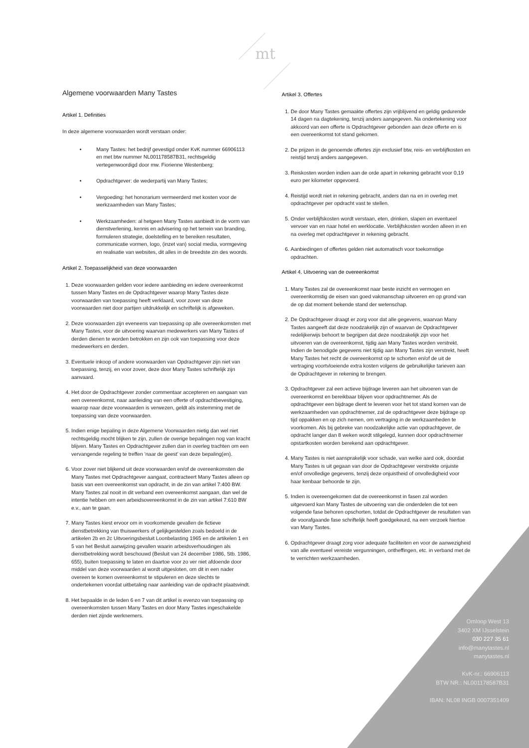mt
Algemene voorwaarden Many Tastes
Artikel 1. Definities
In deze algemene voorwaarden wordt verstaan onder:
Many Tastes: het bedrijf gevestigd onder KvK nummer 66906113 en met btw nummer NL001178587B31, rechtsgeldig vertegenwoordigd door mw. Fiorienne Westenberg;
Opdrachtgever: de wederpartij van Many Tastes;
Vergoeding: het honorarium vermeerderd met kosten voor de werkzaamheden van Many Tastes;
Werkzaamheden: al hetgeen Many Tastes aanbiedt in de vorm van dienstverlening, kennis en advisering op het terrein van branding, formuleren strategie, doelstelling en te bereiken resultaten, communicatie vormen, logo, (inzet van) social media, vormgeving en realisatie van websites, dit alles in de breedste zin des woords.
Artikel 2. Toepasselijkheid van deze voorwaarden
1. Deze voorwaarden gelden voor iedere aanbieding en iedere overeenkomst tussen Many Tastes en de Opdrachtgever waarop Many Tastes deze voorwaarden van toepassing heeft verklaard, voor zover van deze voorwaarden niet door partijen uitdrukkelijk en schriftelijk is afgeweken.
2. Deze voorwaarden zijn eveneens van toepassing op alle overeenkomsten met Many Tastes, voor de uitvoering waarvan medewerkers van Many Tastes of derden dienen te worden betrokken en zijn ook van toepassing voor deze medewerkers en derden.
3. Eventuele inkoop of andere voorwaarden van Opdrachtgever zijn niet van toepassing, tenzij, en voor zover, deze door Many Tastes schriftelijk zijn aanvaard.
4. Het door de Opdrachtgever zonder commentaar accepteren en aangaan van een overeenkomst, naar aanleiding van een offerte of opdrachtbevestiging, waarop naar deze voorwaarden is verwezen, geldt als instemming met de toepassing van deze voorwaarden.
5. Indien enige bepaling in deze Algemene Voorwaarden nietig dan wel niet rechtsgeldig mocht blijken te zijn, zullen de overige bepalingen nog van kracht blijven. Many Tastes en Opdrachtgever zullen dan in overleg trachten om een vervangende regeling te treffen ’naar de geest’ van deze bepaling(en).
6. Voor zover niet blijkend uit deze voorwaarden en/of de overeenkomsten die Many Tastes met Opdrachtgever aangaat, contracteert Many Tastes alleen op basis van een overeenkomst van opdracht, in de zin van artikel 7:400 BW. Many Tastes zal nooit in dit verband een overeenkomst aangaan, dan wel de intentie hebben om een arbeidsovereenkomst in de zin van artikel 7:610 BW e.v., aan te gaan.
7. Many Tastes kiest ervoor om in voorkomende gevallen de fictieve dienstbetrekking van thuiswerkers of gelijkgestelden zoals bedoeld in de artikelen 2b en 2c Uitvoeringsbesluit Loonbelasting 1965 en de artikelen 1 en 5 van het Besluit aanwijzing gevallen waarin arbeidsverhoudingen als dienstbetrekking wordt beschouwd (Besluit van 24 december 1986, Stb. 1986, 655), buiten toepassing te laten en daartoe voor zo ver niet afdoende door middel van deze voorwaarden al wordt uitgesloten, om dit in een nader overeen te komen overeenkomst te stipuleren en deze slechts te ondertekenen voordat uitbetaling naar aanleiding van de opdracht plaatsvindt.
8. Het bepaalde in de leden 6 en 7 van dit artikel is evenzo van toepassing op overeenkomsten tussen Many Tastes en door Many Tastes ingeschakelde derden niet zijnde werknemers.
Artikel 3. Offertes
1. De door Many Tastes gemaakte offertes zijn vrijblijvend en geldig gedurende 14 dagen na dagtekening, tenzij anders aangegeven. Na ondertekening voor akkoord van een offerte is Opdrachtgever gebonden aan deze offerte en is een overeenkomst tot stand gekomen.
2. De prijzen in de genoemde offertes zijn exclusief btw, reis- en verblijfkosten en reistijd tenzij anders aangegeven.
3. Reiskosten worden indien aan de orde apart in rekening gebracht voor 0,19 euro per kilometer opgevoerd.
4. Reistijd wordt niet in rekening gebracht, anders dan na en in overleg met opdrachtgever per opdracht vast te stellen.
5. Onder verblijfskosten wordt verstaan, eten, drinken, slapen en eventueel vervoer van en naar hotel en werklocatie. Verblijfskosten worden alleen in en na overleg met opdrachtgever in rekening gebracht.
6. Aanbiedingen of offertes gelden niet automatisch voor toekomstige opdrachten.
Artikel 4. Uitvoering van de overeenkomst
1. Many Tastes zal de overeenkomst naar beste inzicht en vermogen en overeenkomstig de eisen van goed vakmanschap uitvoeren en op grond van de op dat moment bekende stand der wetenschap.
2. De Opdrachtgever draagt er zorg voor dat alle gegevens, waarvan Many Tastes aangeeft dat deze noodzakelijk zijn of waarvan de Opdrachtgever redelijkerwijs behoort te begrijpen dat deze noodzakelijk zijn voor het uitvoeren van de overeenkomst, tijdig aan Many Tastes worden verstrekt. Indien de benodigde gegevens niet tijdig aan Many Tastes zijn verstrekt, heeft Many Tastes het recht de overeenkomst op te schorten en/of de uit de vertraging voortvloeiende extra kosten volgens de gebruikelijke tarieven aan de Opdrachtgever in rekening te brengen.
3. Opdrachtgever zal een actieve bijdrage leveren aan het uitvoeren van de overeenkomst en bereikbaar blijven voor opdrachtnemer. Als de opdrachtgever een bijdrage dient te leveren voor het tot stand komen van de werkzaamheden van opdrachtnemer, zal de opdrachtgever deze bijdrage op tijd oppakken en op zich nemen, om vertraging in de werkzaamheden te voorkomen. Als bij gebreke van noodzakelijke actie van opdrachtgever, de opdracht langer dan 8 weken wordt stilgelegd, kunnen door opdrachtnemer opstartkosten worden berekend aan opdrachtgever.
4. Many Tastes is niet aansprakelijk voor schade, van welke aard ook, doordat Many Tastes is uit gegaan van door de Opdrachtgever verstrekte onjuiste en/of onvolledige gegevens, tenzij deze onjuistheid of onvolledigheid voor haar kenbaar behoorde te zijn.
5. Indien is overeengekomen dat de overeenkomst in fasen zal worden uitgevoerd kan Many Tastes de uitvoering van die onderdelen die tot een volgende fase behoren opschorten, totdat de Opdrachtgever de resultaten van de voorafgaande fase schriftelijk heeft goedgekeurd, na een verzoek hiertoe van Many Tastes.
6. Opdrachtgever draagt zorg voor adequate faciliteiten en voor de aanwezigheid van alle eventueel vereiste vergunningen, ontheffingen, etc. in verband met de te verrichten werkzaamheden.
Omloop West 13
3402 XM IJsselstein
030 227 35 61
info@manytastes.nl
manytastes.nl
KvK-nr.: 66906113
BTW NR.: NL001178587B31
IBAN: NL08 INGB 0007351409